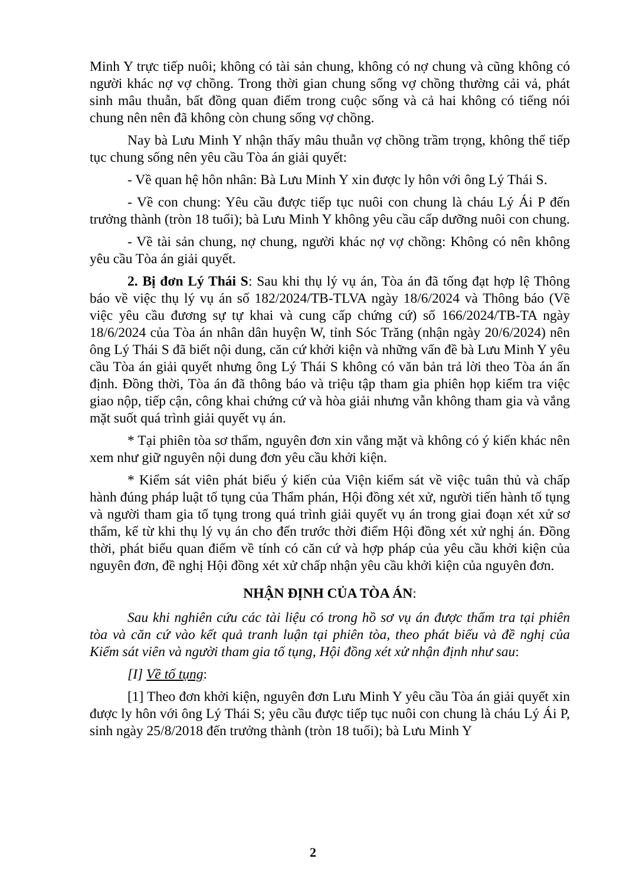Minh Y trực tiếp nuôi; không có tài sản chung, không có nợ chung và cũng không có người khác nợ vợ chồng. Trong thời gian chung sống vợ chồng thường cải vả, phát sinh mâu thuẫn, bất đồng quan điểm trong cuộc sống và cả hai không có tiếng nói chung nên nên đã không còn chung sống vợ chồng.
Nay bà Lưu Minh Y nhận thấy mâu thuẫn vợ chồng trầm trọng, không thể tiếp tục chung sống nên yêu cầu Tòa án giải quyết:
- Về quan hệ hôn nhân: Bà Lưu Minh Y xin được ly hôn với ông Lý Thái S.
- Về con chung: Yêu cầu được tiếp tục nuôi con chung là cháu Lý Ái P đến trưởng thành (tròn 18 tuổi); bà Lưu Minh Y không yêu cầu cấp dưỡng nuôi con chung.
- Về tài sản chung, nợ chung, người khác nợ vợ chồng: Không có nên không yêu cầu Tòa án giải quyết.
2. Bị đơn Lý Thái S: Sau khi thụ lý vụ án, Tòa án đã tống đạt hợp lệ Thông báo về việc thụ lý vụ án số 182/2024/TB-TLVA ngày 18/6/2024 và Thông báo (Về việc yêu cầu đương sự tự khai và cung cấp chứng cứ) số 166/2024/TB-TA ngày 18/6/2024 của Tòa án nhân dân huyện W, tỉnh Sóc Trăng (nhận ngày 20/6/2024) nên ông Lý Thái S đã biết nội dung, căn cứ khởi kiện và những vấn đề bà Lưu Minh Y yêu cầu Tòa án giải quyết nhưng ông Lý Thái S không có văn bản trả lời theo Tòa án ấn định. Đồng thời, Tòa án đã thông báo và triệu tập tham gia phiên họp kiểm tra việc giao nộp, tiếp cận, công khai chứng cứ và hòa giải nhưng vẫn không tham gia và vắng mặt suốt quá trình giải quyết vụ án.
* Tại phiên tòa sơ thẩm, nguyên đơn xin vắng mặt và không có ý kiến khác nên xem như giữ nguyên nội dung đơn yêu cầu khởi kiện.
* Kiểm sát viên phát biểu ý kiến của Viện kiểm sát về việc tuân thủ và chấp hành đúng pháp luật tố tụng của Thẩm phán, Hội đồng xét xử, người tiến hành tố tụng và người tham gia tố tụng trong quá trình giải quyết vụ án trong giai đoạn xét xử sơ thẩm, kể từ khi thụ lý vụ án cho đến trước thời điểm Hội đồng xét xử nghị án. Đồng thời, phát biểu quan điểm về tính có căn cứ và hợp pháp của yêu cầu khởi kiện của nguyên đơn, đề nghị Hội đồng xét xử chấp nhận yêu cầu khởi kiện của nguyên đơn.
NHẬN ĐỊNH CỦA TÒA ÁN:
Sau khi nghiên cứu các tài liệu có trong hồ sơ vụ án được thẩm tra tại phiên tòa và căn cứ vào kết quả tranh luận tại phiên tòa, theo phát biểu và đề nghị của Kiểm sát viên và người tham gia tố tụng, Hội đồng xét xử nhận định như sau:
[I] Về tố tụng:
[1] Theo đơn khởi kiện, nguyên đơn Lưu Minh Y yêu cầu Tòa án giải quyết xin được ly hôn với ông Lý Thái S; yêu cầu được tiếp tục nuôi con chung là cháu Lý Ái P, sinh ngày 25/8/2018 đến trưởng thành (tròn 18 tuổi); bà Lưu Minh Y
2